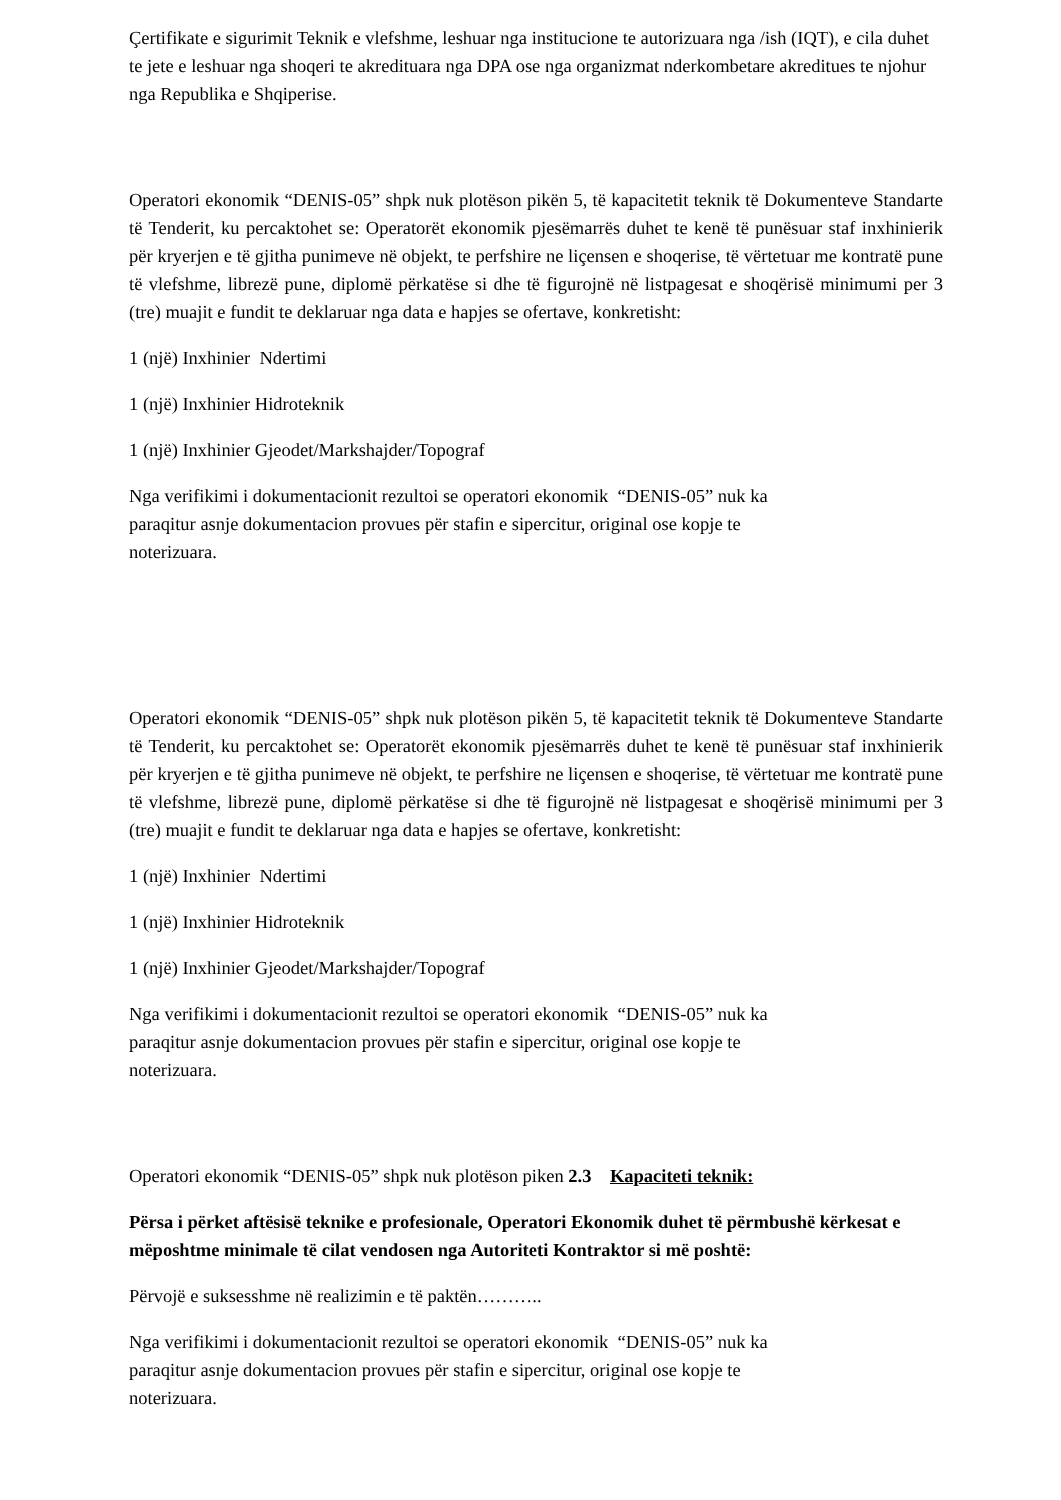Çertifikate e sigurimit Teknik e vlefshme, leshuar nga institucione te autorizuara nga /ish (IQT), e cila duhet te jete e leshuar nga shoqeri te akredituara nga DPA ose nga organizmat nderkombetare akreditues te njohur nga Republika e Shqiperise.
Operatori ekonomik “DENIS-05” shpk nuk plotëson pikën 5, të kapacitetit teknik të Dokumenteve Standarte të Tenderit, ku percaktohet se: Operatorët ekonomik pjesëmarrës duhet te kenë të punësuar staf inxhinierik për kryerjen e të gjitha punimeve në objekt, te perfshire ne liçensen e shoqerise, të vërtetuar me kontratë pune të vlefshme, librezë pune, diplomë përkatëse si dhe të figurojnë në listpagesat e shoqërisë minimumi per 3 (tre) muajit e fundit te deklaruar nga data e hapjes se ofertave, konkretisht:
1 (një) Inxhinier Ndertimi
1 (një) Inxhinier Hidroteknik
1 (një) Inxhinier Gjeodet/Markshajder/Topograf
Nga verifikimi i dokumentacionit rezultoi se operatori ekonomik “DENIS-05” nuk ka
paraqitur asnje dokumentacion provues për stafin e sipercitur, original ose kopje te
noterizuara.
Operatori ekonomik “DENIS-05” shpk nuk plotëson pikën 5, të kapacitetit teknik të Dokumenteve Standarte të Tenderit, ku percaktohet se: Operatorët ekonomik pjesëmarrës duhet te kenë të punësuar staf inxhinierik për kryerjen e të gjitha punimeve në objekt, te perfshire ne liçensen e shoqerise, të vërtetuar me kontratë pune të vlefshme, librezë pune, diplomë përkatëse si dhe të figurojnë në listpagesat e shoqërisë minimumi per 3 (tre) muajit e fundit te deklaruar nga data e hapjes se ofertave, konkretisht:
1 (një) Inxhinier Ndertimi
1 (një) Inxhinier Hidroteknik
1 (një) Inxhinier Gjeodet/Markshajder/Topograf
Nga verifikimi i dokumentacionit rezultoi se operatori ekonomik “DENIS-05” nuk ka
paraqitur asnje dokumentacion provues për stafin e sipercitur, original ose kopje te
noterizuara.
Operatori ekonomik “DENIS-05” shpk nuk plotëson piken 2.3 Kapaciteti teknik:
Përsa i përket aftësisë teknike e profesionale, Operatori Ekonomik duhet të përmbushë kërkesat e mëposhtme minimale të cilat vendosen nga Autoriteti Kontraktor si më poshtë:
Përvojë e suksesshme në realizimin e të paktën………..
Nga verifikimi i dokumentacionit rezultoi se operatori ekonomik “DENIS-05” nuk ka
paraqitur asnje dokumentacion provues për stafin e sipercitur, original ose kopje te
noterizuara.